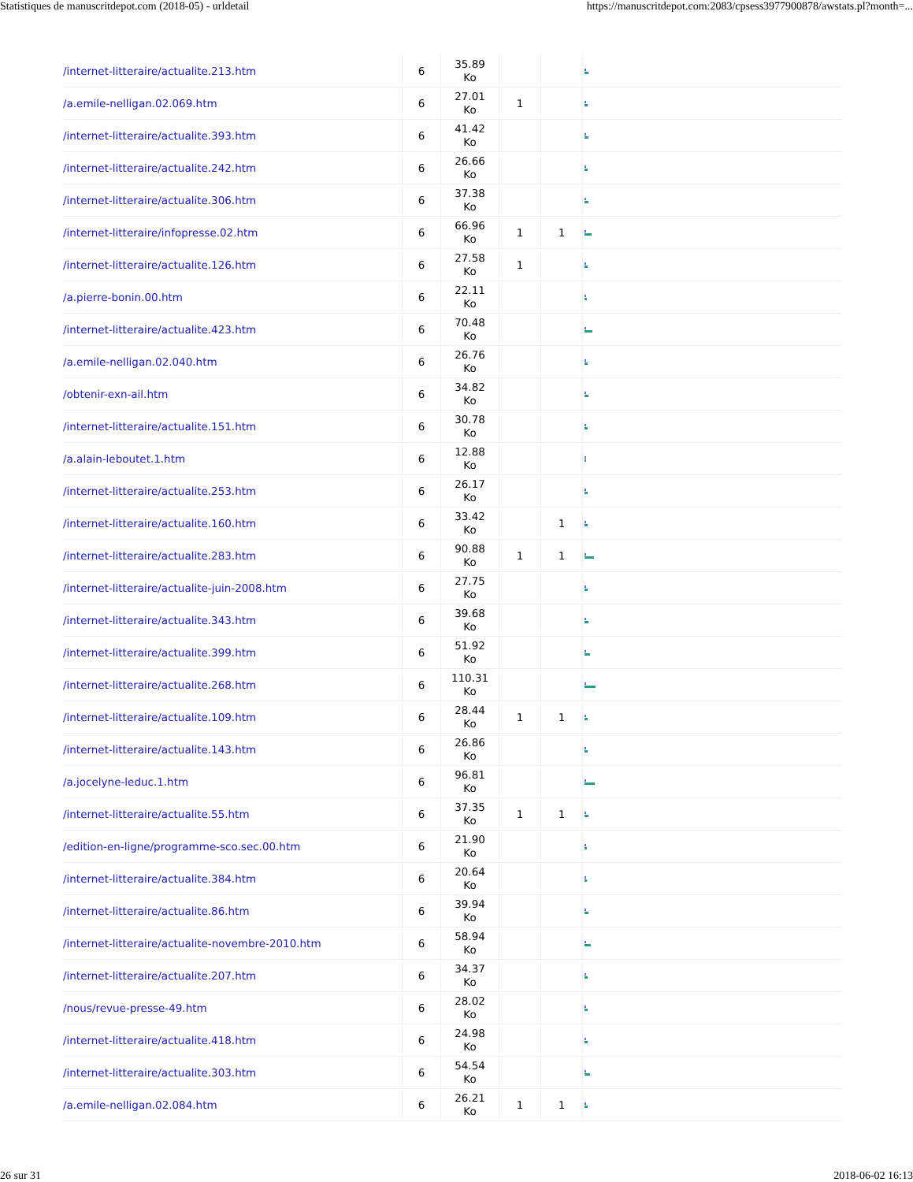Statistiques de manuscritdepot.com (2018-05) - urldetail https://manuscritdepot.com:2083/cpsess3977900878/awstats.pl?month=...
| /internet-litteraire/actualite.213.htm | 6 | 35.89 Ko | | | |
| /a.emile-nelligan.02.069.htm | 6 | 27.01 Ko | 1 | | |
| /internet-litteraire/actualite.393.htm | 6 | 41.42 Ko | | | |
| /internet-litteraire/actualite.242.htm | 6 | 26.66 Ko | | | |
| /internet-litteraire/actualite.306.htm | 6 | 37.38 Ko | | | |
| /internet-litteraire/infopresse.02.htm | 6 | 66.96 Ko | 1 | 1 | |
| /internet-litteraire/actualite.126.htm | 6 | 27.58 Ko | 1 | | |
| /a.pierre-bonin.00.htm | 6 | 22.11 Ko | | | |
| /internet-litteraire/actualite.423.htm | 6 | 70.48 Ko | | | |
| /a.emile-nelligan.02.040.htm | 6 | 26.76 Ko | | | |
| /obtenir-exn-ail.htm | 6 | 34.82 Ko | | | |
| /internet-litteraire/actualite.151.htm | 6 | 30.78 Ko | | | |
| /a.alain-leboutet.1.htm | 6 | 12.88 Ko | | | |
| /internet-litteraire/actualite.253.htm | 6 | 26.17 Ko | | | |
| /internet-litteraire/actualite.160.htm | 6 | 33.42 Ko | | 1 | |
| /internet-litteraire/actualite.283.htm | 6 | 90.88 Ko | 1 | 1 | |
| /internet-litteraire/actualite-juin-2008.htm | 6 | 27.75 Ko | | | |
| /internet-litteraire/actualite.343.htm | 6 | 39.68 Ko | | | |
| /internet-litteraire/actualite.399.htm | 6 | 51.92 Ko | | | |
| /internet-litteraire/actualite.268.htm | 6 | 110.31 Ko | | | |
| /internet-litteraire/actualite.109.htm | 6 | 28.44 Ko | 1 | 1 | |
| /internet-litteraire/actualite.143.htm | 6 | 26.86 Ko | | | |
| /a.jocelyne-leduc.1.htm | 6 | 96.81 Ko | | | |
| /internet-litteraire/actualite.55.htm | 6 | 37.35 Ko | 1 | 1 | |
| /edition-en-ligne/programme-sco.sec.00.htm | 6 | 21.90 Ko | | | |
| /internet-litteraire/actualite.384.htm | 6 | 20.64 Ko | | | |
| /internet-litteraire/actualite.86.htm | 6 | 39.94 Ko | | | |
| /internet-litteraire/actualite-novembre-2010.htm | 6 | 58.94 Ko | | | |
| /internet-litteraire/actualite.207.htm | 6 | 34.37 Ko | | | |
| /nous/revue-presse-49.htm | 6 | 28.02 Ko | | | |
| /internet-litteraire/actualite.418.htm | 6 | 24.98 Ko | | | |
| /internet-litteraire/actualite.303.htm | 6 | 54.54 Ko | | | |
| /a.emile-nelligan.02.084.htm | 6 | 26.21 Ko | 1 | 1 | |
26 sur 31 2018-06-02 16:13